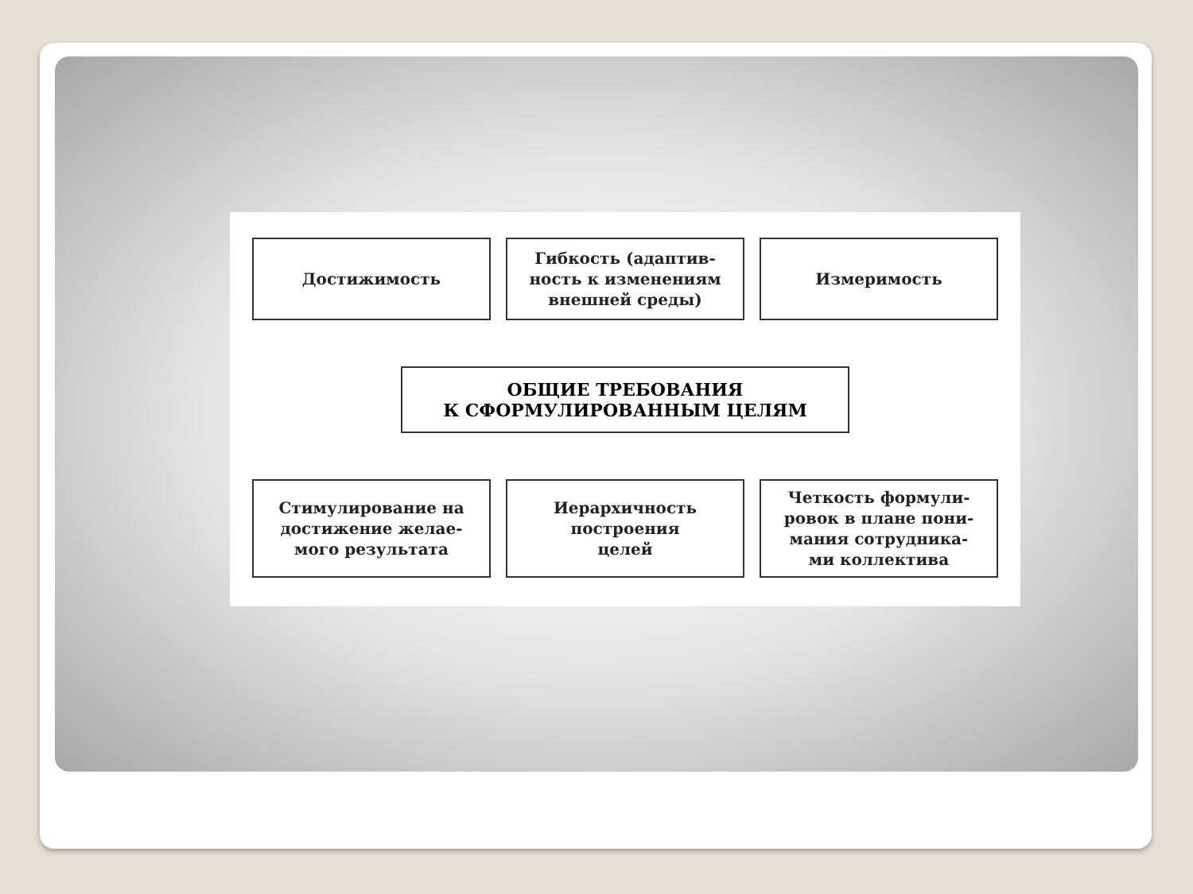Достижимость Гибкость (адаптив-
ность к изменениям
внешней среды)
Измеримость
ОБЩИЕ ТРЕБОВАНИЯ
К СФОРМУЛИРОВАННЫМ ЦЕЛЯМ
Стимулирование на
достижение желае-
мого результата
Иерархичность
построения
целей
Четкость формули-
ровок в плане пони-
мания сотрудника-
ми коллектива